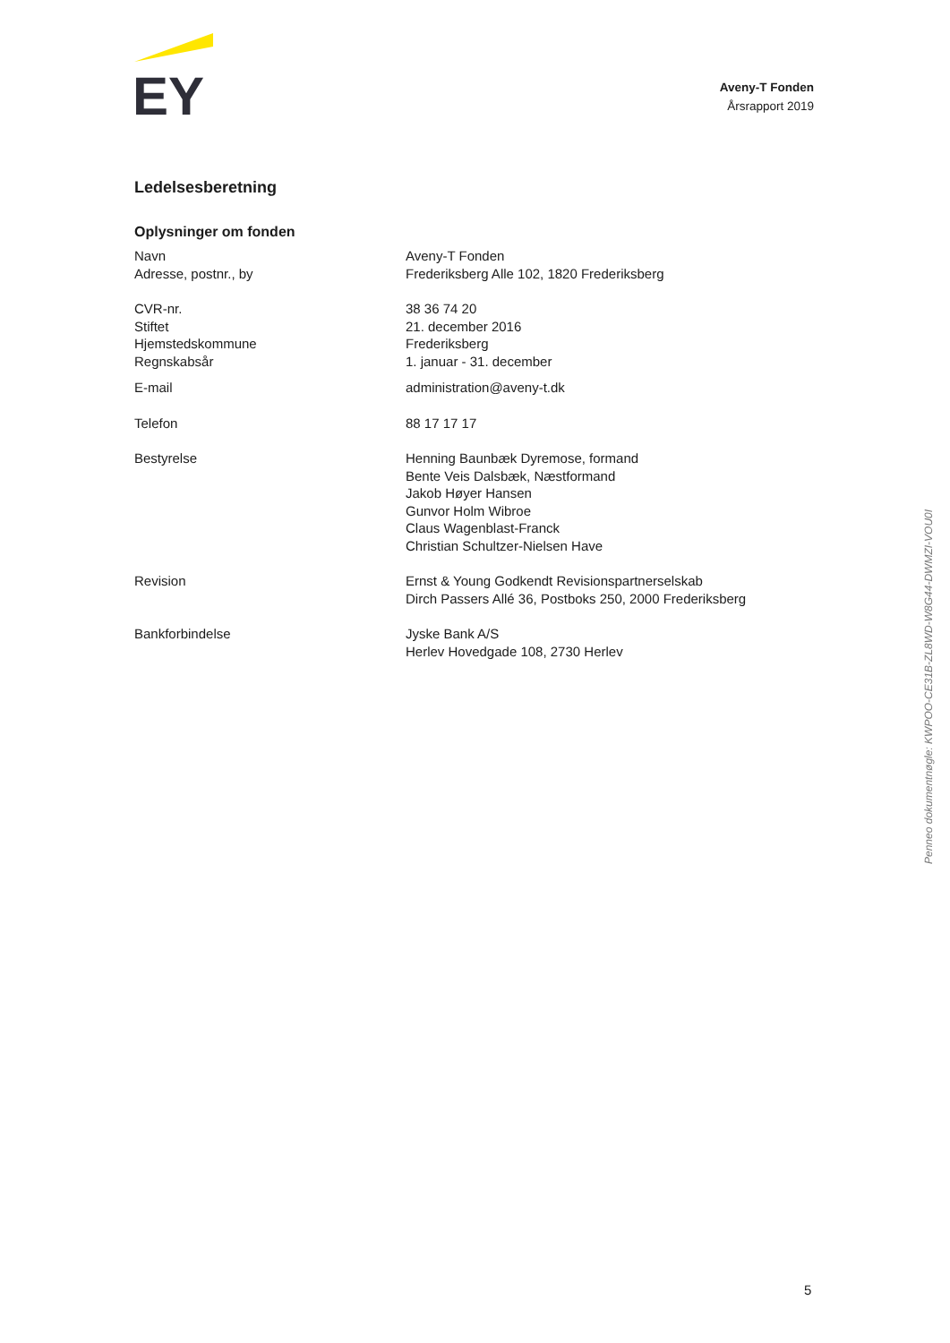EY
Aveny-T Fonden
Årsrapport 2019
Ledelsesberetning
Oplysninger om fonden
| Navn | Aveny-T Fonden |
| Adresse, postnr., by | Frederiksberg Alle 102, 1820 Frederiksberg |
| CVR-nr. | 38 36 74 20 |
| Stiftet | 21. december 2016 |
| Hjemstedskommune | Frederiksberg |
| Regnskabsår | 1. januar - 31. december |
| E-mail | administration@aveny-t.dk |
| Telefon | 88 17 17 17 |
| Bestyrelse | Henning Baunbæk Dyremose, formand Bente Veis Dalsbæk, Næstformand Jakob Høyer Hansen Gunvor Holm Wibroe Claus Wagenblast-Franck Christian Schultzer-Nielsen Have |
| Revision | Ernst & Young Godkendt Revisionspartnerselskab Dirch Passers Allé 36, Postboks 250, 2000 Frederiksberg |
| Bankforbindelse | Jyske Bank A/S Herlev Hovedgade 108, 2730 Herlev |
5
Penneo dokumentnøgle: KWPOO-CE31B-ZL8WD-W8G44-DWMZI-VOU0I